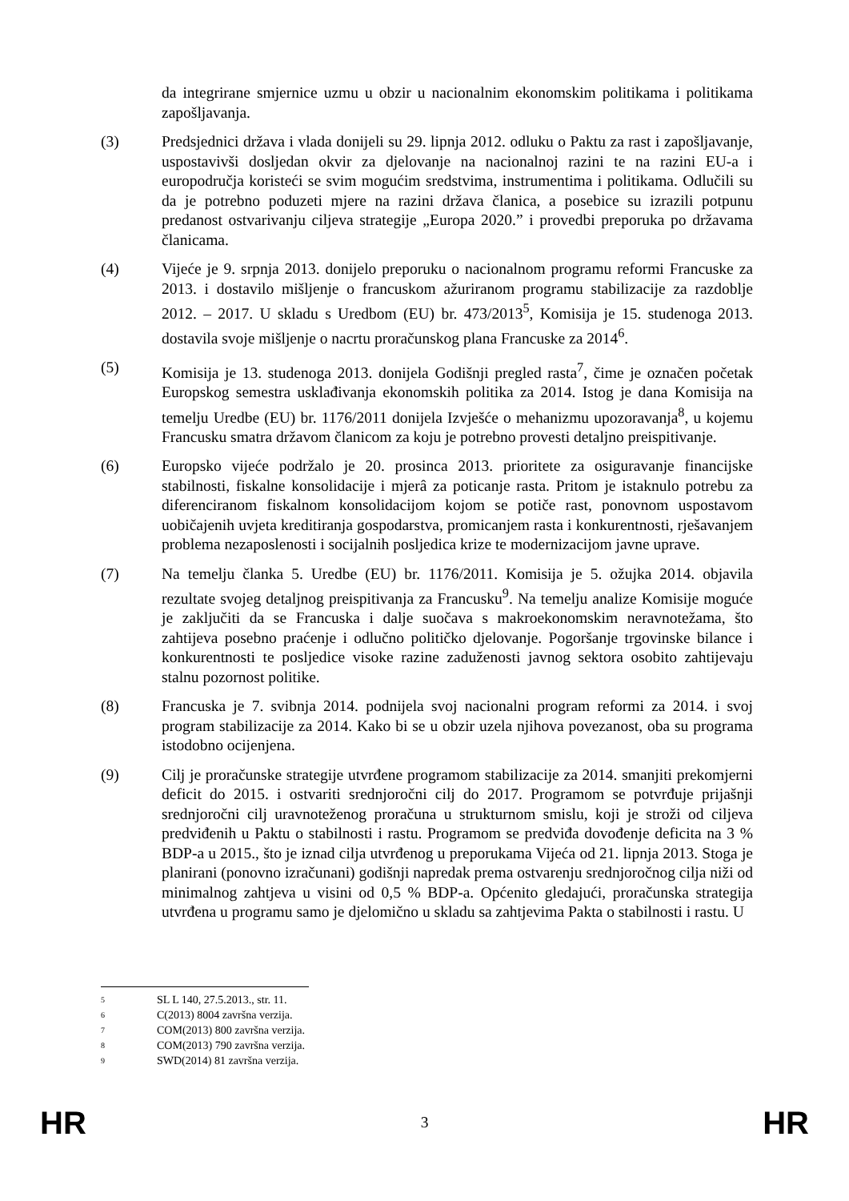da integrirane smjernice uzmu u obzir u nacionalnim ekonomskim politikama i politikama zapošljavanja.
(3) Predsjednici država i vlada donijeli su 29. lipnja 2012. odluku o Paktu za rast i zapošljavanje, uspostavivši dosljedan okvir za djelovanje na nacionalnoj razini te na razini EU-a i europodručja koristeći se svim mogućim sredstvima, instrumentima i politikama. Odlučili su da je potrebno poduzeti mjere na razini država članica, a posebice su izrazili potpunu predanost ostvarivanju ciljeva strategije „Europa 2020.” i provedbi preporuka po državama članicama.
(4) Vijeće je 9. srpnja 2013. donijelo preporuku o nacionalnom programu reformi Francuske za 2013. i dostavilo mišljenje o francuskom ažuriranom programu stabilizacije za razdoblje 2012. – 2017. U skladu s Uredbom (EU) br. 473/2013<sup>5</sup>, Komisija je 15. studenoga 2013. dostavila svoje mišljenje o nacrtu proračunskog plana Francuske za 2014<sup>6</sup>.
(5) Komisija je 13. studenoga 2013. donijela Godišnji pregled rasta<sup>7</sup>, čime je označen početak Europskog semestra usklađivanja ekonomskih politika za 2014. Istog je dana Komisija na temelju Uredbe (EU) br. 1176/2011 donijela Izvješće o mehanizmu upozoravanja<sup>8</sup>, u kojemu Francusku smatra državom članicom za koju je potrebno provesti detaljno preispitivanje.
(6) Europsko vijeće podržalo je 20. prosinca 2013. prioritete za osiguravanje financijske stabilnosti, fiskalne konsolidacije i mjerâ za poticanje rasta. Pritom je istaknulo potrebu za diferenciranom fiskalnom konsolidacijom kojom se potiče rast, ponovnom uspostavom uobičajenih uvjeta kreditiranja gospodarstva, promicanjem rasta i konkurentnosti, rješavanjem problema nezaposlenosti i socijalnih posljedica krize te modernizacijom javne uprave.
(7) Na temelju članka 5. Uredbe (EU) br. 1176/2011. Komisija je 5. ožujka 2014. objavila rezultate svojeg detaljnog preispitivanja za Francusku<sup>9</sup>. Na temelju analize Komisije moguće je zaključiti da se Francuska i dalje suočava s makroekonomskim neravnotežama, što zahtijeva posebno praćenje i odlučno političko djelovanje. Pogoršanje trgovinske bilance i konkurentnosti te posljedice visoke razine zaduženosti javnog sektora osobito zahtijevaju stalnu pozornost politike.
(8) Francuska je 7. svibnja 2014. podnijela svoj nacionalni program reformi za 2014. i svoj program stabilizacije za 2014. Kako bi se u obzir uzela njihova povezanost, oba su programa istodobno ocijenjena.
(9) Cilj je proračunske strategije utvrđene programom stabilizacije za 2014. smanjiti prekomjerni deficit do 2015. i ostvariti srednjoročni cilj do 2017. Programom se potvrđuje prijašnji srednjoročni cilj uravnoteženog proračuna u strukturnom smislu, koji je stroži od ciljeva predviđenih u Paktu o stabilnosti i rastu. Programom se predviđa dovođenje deficita na 3 % BDP-a u 2015., što je iznad cilja utvrđenog u preporukama Vijeća od 21. lipnja 2013. Stoga je planirani (ponovno izračunani) godišnji napredak prema ostvarenju srednjoročnog cilja niži od minimalnog zahtjeva u visini od 0,5 % BDP-a. Općenito gledajući, proračunska strategija utvrđena u programu samo je djelomično u skladu sa zahtjevima Pakta o stabilnosti i rastu. U
<sup>5</sup> SL L 140, 27.5.2013., str. 11.
<sup>6</sup> C(2013) 8004 završna verzija.
<sup>7</sup> COM(2013) 800 završna verzija.
<sup>8</sup> COM(2013) 790 završna verzija.
<sup>9</sup> SWD(2014) 81 završna verzija.
HR 3 HR